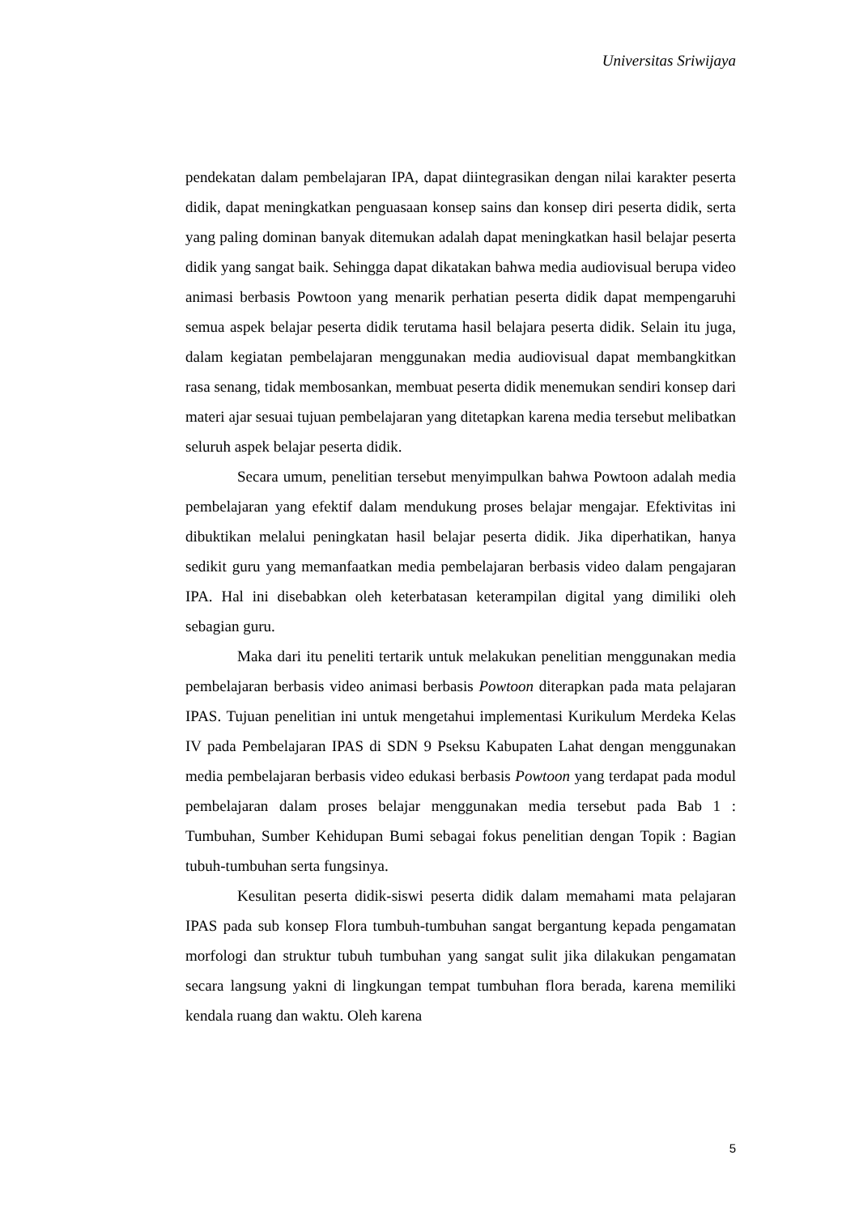Universitas Sriwijaya
pendekatan dalam pembelajaran IPA, dapat diintegrasikan dengan nilai karakter peserta didik, dapat meningkatkan penguasaan konsep sains dan konsep diri peserta didik, serta yang paling dominan banyak ditemukan adalah dapat meningkatkan hasil belajar peserta didik yang sangat baik. Sehingga dapat dikatakan bahwa media audiovisual berupa video animasi berbasis Powtoon yang menarik perhatian peserta didik dapat mempengaruhi semua aspek belajar peserta didik terutama hasil belajara peserta didik. Selain itu juga, dalam kegiatan pembelajaran menggunakan media audiovisual dapat membangkitkan rasa senang, tidak membosankan, membuat peserta didik menemukan sendiri konsep dari materi ajar sesuai tujuan pembelajaran yang ditetapkan karena media tersebut melibatkan seluruh aspek belajar peserta didik.
Secara umum, penelitian tersebut menyimpulkan bahwa Powtoon adalah media pembelajaran yang efektif dalam mendukung proses belajar mengajar. Efektivitas ini dibuktikan melalui peningkatan hasil belajar peserta didik. Jika diperhatikan, hanya sedikit guru yang memanfaatkan media pembelajaran berbasis video dalam pengajaran IPA. Hal ini disebabkan oleh keterbatasan keterampilan digital yang dimiliki oleh sebagian guru.
Maka dari itu peneliti tertarik untuk melakukan penelitian menggunakan media pembelajaran berbasis video animasi berbasis Powtoon diterapkan pada mata pelajaran IPAS. Tujuan penelitian ini untuk mengetahui implementasi Kurikulum Merdeka Kelas IV pada Pembelajaran IPAS di SDN 9 Pseksu Kabupaten Lahat dengan menggunakan media pembelajaran berbasis video edukasi berbasis Powtoon yang terdapat pada modul pembelajaran dalam proses belajar menggunakan media tersebut pada Bab 1 : Tumbuhan, Sumber Kehidupan Bumi sebagai fokus penelitian dengan Topik : Bagian tubuh-tumbuhan serta fungsinya.
Kesulitan peserta didik-siswi peserta didik dalam memahami mata pelajaran IPAS pada sub konsep Flora tumbuh-tumbuhan sangat bergantung kepada pengamatan morfologi dan struktur tubuh tumbuhan yang sangat sulit jika dilakukan pengamatan secara langsung yakni di lingkungan tempat tumbuhan flora berada, karena memiliki kendala ruang dan waktu. Oleh karena
5